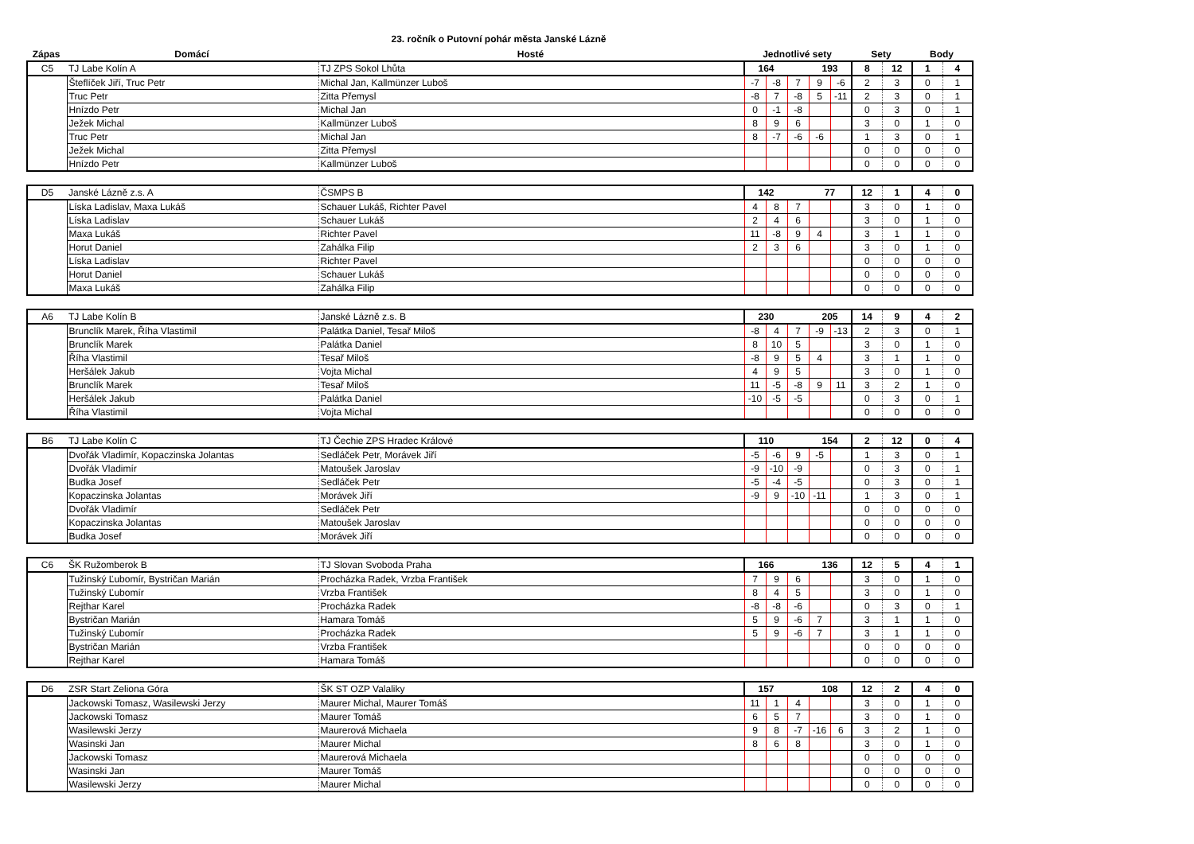23. ročník o Putovní pohár města Janské Lázně
| Zápas | Domácí | Hosté | Jednotlivé sety | Sety | Body |
| --- | --- | --- | --- | --- | --- |
| C5 | TJ Labe Kolín A | TJ ZPS Sokol Lhůta | 164 | | | 193 | | 8 | 12 | 1 | 4 |
| | Šteflíček Jiří, Truc Petr | Michal Jan, Kallmünzer Luboš | -7 | -8 | 7 | 9 | -6 | 2 | 3 | 0 | 1 |
| | Truc Petr | Zitta Přemysl | -8 | 7 | -8 | 5 | -11 | 2 | 3 | 0 | 1 |
| | Hnízdo Petr | Michal Jan | 0 | -1 | -8 | | | 0 | 3 | 0 | 1 |
| | Ježek Michal | Kallmünzer Luboš | 8 | 9 | 6 | | | 3 | 0 | 1 | 0 |
| | Truc Petr | Michal Jan | 8 | -7 | -6 | -6 | | 1 | 3 | 0 | 1 |
| | Ježek Michal | Zitta Přemysl | | | | | | 0 | 0 | 0 | 0 |
| | Hnízdo Petr | Kallmünzer Luboš | | | | | | 0 | 0 | 0 | 0 |
| D5 | Janské Lázně z.s. A | ČSMPS B | 142 | | | 77 | | 12 | 1 | 4 | 0 |
| | Líska Ladislav, Maxa Lukáš | Schauer Lukáš, Richter Pavel | 4 | 8 | 7 | | | 3 | 0 | 1 | 0 |
| | Líska Ladislav | Schauer Lukáš | 2 | 4 | 6 | | | 3 | 0 | 1 | 0 |
| | Maxa Lukáš | Richter Pavel | 11 | -8 | 9 | 4 | | 3 | 1 | 1 | 0 |
| | Horut Daniel | Zahálka Filip | 2 | 3 | 6 | | | 3 | 0 | 1 | 0 |
| | Líska Ladislav | Richter Pavel | | | | | | 0 | 0 | 0 | 0 |
| | Horut Daniel | Schauer Lukáš | | | | | | 0 | 0 | 0 | 0 |
| | Maxa Lukáš | Zahálka Filip | | | | | | 0 | 0 | 0 | 0 |
| A6 | TJ Labe Kolín B | Janské Lázně z.s. B | 230 | | | 205 | | 14 | 9 | 4 | 2 |
| | Brunclík Marek, Říha Vlastimil | Palátka Daniel, Tesař Miloš | -8 | 4 | 7 | -9 | -13 | 2 | 3 | 0 | 1 |
| | Brunclík Marek | Palátka Daniel | 8 | 10 | 5 | | | 3 | 0 | 1 | 0 |
| | Říha Vlastimil | Tesař Miloš | -8 | 9 | 5 | 4 | | 3 | 1 | 1 | 0 |
| | Heršálek Jakub | Vojta Michal | 4 | 9 | 5 | | | 3 | 0 | 1 | 0 |
| | Brunclík Marek | Tesař Miloš | 11 | -5 | -8 | 9 | 11 | 3 | 2 | 1 | 0 |
| | Heršálek Jakub | Palátka Daniel | -10 | -5 | -5 | | | 0 | 3 | 0 | 1 |
| | Říha Vlastimil | Vojta Michal | | | | | | 0 | 0 | 0 | 0 |
| B6 | TJ Labe Kolín C | TJ Čechie ZPS Hradec Králové | 110 | | | 154 | | 2 | 12 | 0 | 4 |
| | Dvořák Vladimír, Kopaczinska Jolantas | Sedláček Petr, Morávek Jiří | -5 | -6 | 9 | -5 | | 1 | 3 | 0 | 1 |
| | Dvořák Vladimír | Matoušek Jaroslav | -9 | -10 | -9 | | | 0 | 3 | 0 | 1 |
| | Budka Josef | Sedláček Petr | -5 | -4 | -5 | | | 0 | 3 | 0 | 1 |
| | Kopaczinska Jolantas | Morávek Jiří | -9 | 9 | -10 | -11 | | 1 | 3 | 0 | 1 |
| | Dvořák Vladimír | Sedláček Petr | | | | | | 0 | 0 | 0 | 0 |
| | Kopaczinska Jolantas | Matoušek Jaroslav | | | | | | 0 | 0 | 0 | 0 |
| | Budka Josef | Morávek Jiří | | | | | | 0 | 0 | 0 | 0 |
| C6 | ŠK Ružomberok B | TJ Slovan Svoboda Praha | 166 | | | 136 | | 12 | 5 | 4 | 1 |
| | Tužinský Ľubomír, Bystričan Marián | Procházka Radek, Vrzba František | 7 | 9 | 6 | | | 3 | 0 | 1 | 0 |
| | Tužinský Ľubomír | Vrzba František | 8 | 4 | 5 | | | 3 | 0 | 1 | 0 |
| | Rejthar Karel | Procházka Radek | -8 | -8 | -6 | | | 0 | 3 | 0 | 1 |
| | Bystričan Marián | Hamara Tomáš | 5 | 9 | -6 | 7 | | 3 | 1 | 1 | 0 |
| | Tužinský Ľubomír | Procházka Radek | 5 | 9 | -6 | 7 | | 3 | 1 | 1 | 0 |
| | Bystričan Marián | Vrzba František | | | | | | 0 | 0 | 0 | 0 |
| | Rejthar Karel | Hamara Tomáš | | | | | | 0 | 0 | 0 | 0 |
| D6 | ZSR Start Zeliona Góra | ŠK ST OZP Valaliky | 157 | | | 108 | | 12 | 2 | 4 | 0 |
| | Jackowski Tomasz, Wasilewski Jerzy | Maurer Michal, Maurer Tomáš | 11 | 1 | 4 | | | 3 | 0 | 1 | 0 |
| | Jackowski Tomasz | Maurer Tomáš | 6 | 5 | 7 | | | 3 | 0 | 1 | 0 |
| | Wasilewski Jerzy | Maurerová Michaela | 9 | 8 | -7 | -16 | 6 | 3 | 2 | 1 | 0 |
| | Wasinski Jan | Maurer Michal | 8 | 6 | 8 | | | 3 | 0 | 1 | 0 |
| | Jackowski Tomasz | Maurerová Michaela | | | | | | 0 | 0 | 0 | 0 |
| | Wasinski Jan | Maurer Tomáš | | | | | | 0 | 0 | 0 | 0 |
| | Wasilewski Jerzy | Maurer Michal | | | | | | 0 | 0 | 0 | 0 |